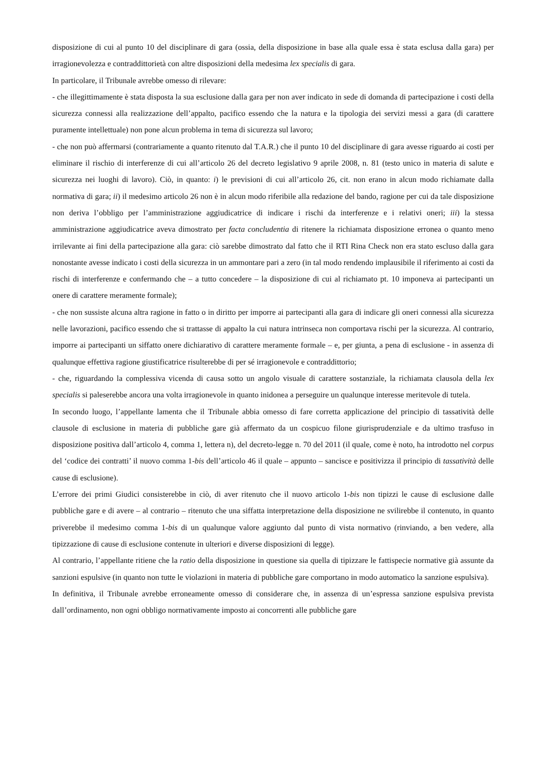disposizione di cui al punto 10 del disciplinare di gara (ossia, della disposizione in base alla quale essa è stata esclusa dalla gara) per irragionevolezza e contraddittorietà con altre disposizioni della medesima lex specialis di gara.
In particolare, il Tribunale avrebbe omesso di rilevare:
- che illegittimamente è stata disposta la sua esclusione dalla gara per non aver indicato in sede di domanda di partecipazione i costi della sicurezza connessi alla realizzazione dell’appalto, pacifico essendo che la natura e la tipologia dei servizi messi a gara (di carattere puramente intellettuale) non pone alcun problema in tema di sicurezza sul lavoro;
- che non può affermarsi (contrariamente a quanto ritenuto dal T.A.R.) che il punto 10 del disciplinare di gara avesse riguardo ai costi per eliminare il rischio di interferenze di cui all’articolo 26 del decreto legislativo 9 aprile 2008, n. 81 (testo unico in materia di salute e sicurezza nei luoghi di lavoro). Ciò, in quanto: i) le previsioni di cui all’articolo 26, cit. non erano in alcun modo richiamate dalla normativa di gara; ii) il medesimo articolo 26 non è in alcun modo riferibile alla redazione del bando, ragione per cui da tale disposizione non deriva l’obbligo per l’amministrazione aggiudicatrice di indicare i rischi da interferenze e i relativi oneri; iii) la stessa amministrazione aggiudicatrice aveva dimostrato per facta concludentia di ritenere la richiamata disposizione erronea o quanto meno irrilevante ai fini della partecipazione alla gara: ciò sarebbe dimostrato dal fatto che il RTI Rina Check non era stato escluso dalla gara nonostante avesse indicato i costi della sicurezza in un ammontare pari a zero (in tal modo rendendo implausibile il riferimento ai costi da rischi di interferenze e confermando che – a tutto concedere – la disposizione di cui al richiamato pt. 10 imponeva ai partecipanti un onere di carattere meramente formale);
- che non sussiste alcuna altra ragione in fatto o in diritto per imporre ai partecipanti alla gara di indicare gli oneri connessi alla sicurezza nelle lavorazioni, pacifico essendo che si trattasse di appalto la cui natura intrinseca non comportava rischi per la sicurezza. Al contrario, imporre ai partecipanti un siffatto onere dichiarativo di carattere meramente formale – e, per giunta, a pena di esclusione - in assenza di qualunque effettiva ragione giustificatrice risulterebbe di per sé irragionevole e contraddittorio;
- che, riguardando la complessiva vicenda di causa sotto un angolo visuale di carattere sostanziale, la richiamata clausola della lex specialis si paleserebbe ancora una volta irragionevole in quanto inidonea a perseguire un qualunque interesse meritevole di tutela.
In secondo luogo, l’appellante lamenta che il Tribunale abbia omesso di fare corretta applicazione del principio di tassatività delle clausole di esclusione in materia di pubbliche gare già affermato da un cospicuo filone giurisprudenziale e da ultimo trasfuso in disposizione positiva dall’articolo 4, comma 1, lettera n), del decreto-legge n. 70 del 2011 (il quale, come è noto, ha introdotto nel corpus del ‘codice dei contratti’ il nuovo comma 1-bis dell’articolo 46 il quale – appunto – sancisce e positivizza il principio di tassatività delle cause di esclusione).
L’errore dei primi Giudici consisterebbe in ciò, di aver ritenuto che il nuovo articolo 1-bis non tipizzi le cause di esclusione dalle pubbliche gare e di avere – al contrario – ritenuto che una siffatta interpretazione della disposizione ne svilirebbe il contenuto, in quanto priverebbe il medesimo comma 1-bis di un qualunque valore aggiunto dal punto di vista normativo (rinviando, a ben vedere, alla tipizzazione di cause di esclusione contenute in ulteriori e diverse disposizioni di legge).
Al contrario, l’appellante ritiene che la ratio della disposizione in questione sia quella di tipizzare le fattispecie normative già assunte da sanzioni espulsive (in quanto non tutte le violazioni in materia di pubbliche gare comportano in modo automatico la sanzione espulsiva).
In definitiva, il Tribunale avrebbe erroneamente omesso di considerare che, in assenza di un’espressa sanzione espulsiva prevista dall’ordinamento, non ogni obbligo normativamente imposto ai concorrenti alle pubbliche gare